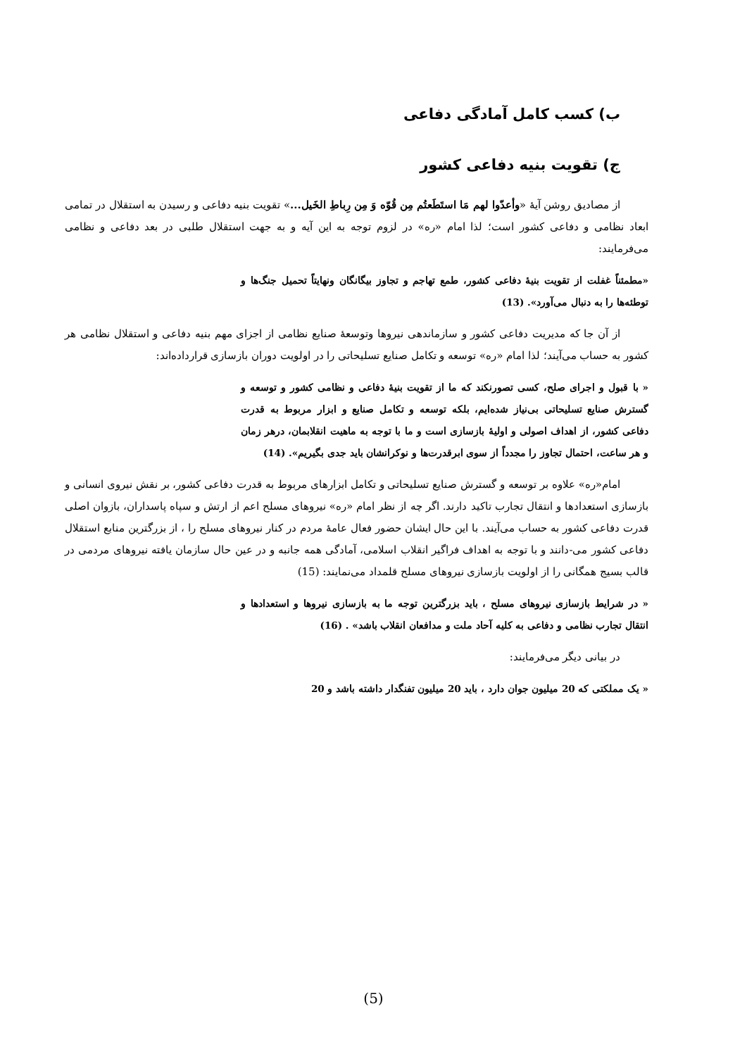ب) کسب کامل آمادگی دفاعی
ج) تقویت بنیه دفاعی کشور
از مصادیق روشن آیهٔ «وأعدّوا لهم مَا استَطَعتُم مِن قُوّه وَ مِن رِباطِ الخَیل...» تقویت بنیه دفاعی و رسیدن به استقلال در تمامی ابعاد نظامی و دفاعی کشور است؛ لذا امام «ره» در لزوم توجه به این آیه و به جهت استقلال طلبی در بعد دفاعی و نظامی می‌فرمایند:
«مطمئناً غفلت از تقویت بنیهٔ دفاعی کشور، طمع تهاجم و تجاوز بیگانگان ونهایتاً تحمیل جنگ‌ها و توطئه‌ها را به دنبال می‌آورد». (13)
از آن جا که مدیریت دفاعی کشور و سازماندهی نیروها وتوسعهٔ صنایع نظامی از اجزای مهم بنیه دفاعی و استقلال نظامی هر کشور به حساب می‌آیند؛ لذا امام «ره» توسعه و تکامل صنایع تسلیحاتی را در اولویت دوران بازسازی قرارداده‌اند:
« با قبول و اجرای صلح، کسی تصورنکند که ما از تقویت بنیهٔ دفاعی و نظامی کشور و توسعه و گسترش صنایع تسلیحاتی بی‌نیاز شده‌ایم، بلکه توسعه و تکامل صنایع و ابزار مربوط به قدرت دفاعی کشور، از اهداف اصولی و اولیهٔ بازسازی است و ما با توجه به ماهیت انقلابمان، درهر زمان و هر ساعت، احتمال تجاوز را مجدداً از سوی ابرقدرت‌ها و نوکرانشان باید جدی بگیریم». (14)
امام«ره» علاوه بر توسعه و گسترش صنایع تسلیحاتی و تکامل ابزارهای مربوط به قدرت دفاعی کشور، بر نقش نیروی انسانی و بازسازی استعدادها و انتقال تجارب تاکید دارند. اگر چه از نظر امام «ره» نیروهای مسلح اعم از ارتش و سپاه پاسداران، بازوان اصلی قدرت دفاعی کشور به حساب می‌آیند. با این حال ایشان حضور فعال عامهٔ مردم در کنار نیروهای مسلح را ، از بزرگترین منابع استقلال دفاعی کشور می-دانند و با توجه به اهداف فراگیر انقلاب اسلامی، آمادگی همه جانبه و در عین حال سازمان یافته نیروهای مردمی در قالب بسیج همگانی را از اولویت بازسازی نیروهای مسلح قلمداد می‌نمایند: (15)
« در شرایط بازسازی نیروهای مسلح ، باید بزرگترین توجه ما به بازسازی نیروها و استعدادها و انتقال تجارب نظامی و دفاعی به کلیه آحاد ملت و مدافعان انقلاب باشد» . (16)
در بیانی دیگر می‌فرمایند:
« یک مملکتی که 20 میلیون جوان دارد ، باید 20 میلیون تفنگدار داشته باشد و 20
(5)